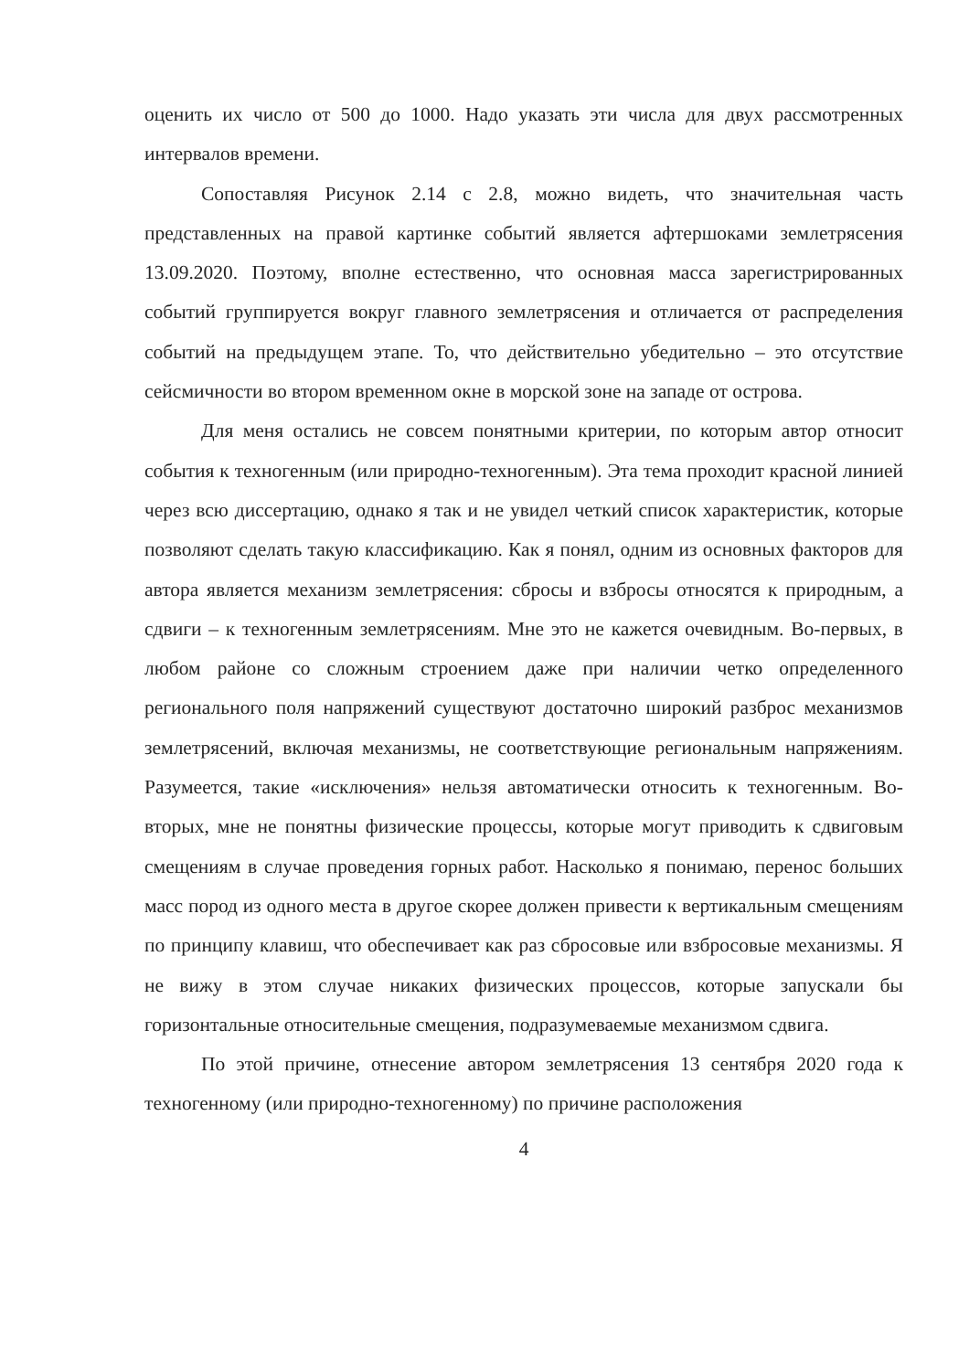оценить их число от 500 до 1000. Надо указать эти числа для двух рассмотренных интервалов времени.
Сопоставляя Рисунок 2.14 с 2.8, можно видеть, что значительная часть представленных на правой картинке событий является афтершоками землетрясения 13.09.2020. Поэтому, вполне естественно, что основная масса зарегистрированных событий группируется вокруг главного землетрясения и отличается от распределения событий на предыдущем этапе. То, что действительно убедительно – это отсутствие сейсмичности во втором временном окне в морской зоне на западе от острова.
Для меня остались не совсем понятными критерии, по которым автор относит события к техногенным (или природно-техногенным). Эта тема проходит красной линией через всю диссертацию, однако я так и не увидел четкий список характеристик, которые позволяют сделать такую классификацию. Как я понял, одним из основных факторов для автора является механизм землетрясения: сбросы и взбросы относятся к природным, а сдвиги – к техногенным землетрясениям. Мне это не кажется очевидным. Во-первых, в любом районе со сложным строением даже при наличии четко определенного регионального поля напряжений существуют достаточно широкий разброс механизмов землетрясений, включая механизмы, не соответствующие региональным напряжениям. Разумеется, такие «исключения» нельзя автоматически относить к техногенным. Во-вторых, мне не понятны физические процессы, которые могут приводить к сдвиговым смещениям в случае проведения горных работ. Насколько я понимаю, перенос больших масс пород из одного места в другое скорее должен привести к вертикальным смещениям по принципу клавиш, что обеспечивает как раз сбросовые или взбросовые механизмы. Я не вижу в этом случае никаких физических процессов, которые запускали бы горизонтальные относительные смещения, подразумеваемые механизмом сдвига.
По этой причине, отнесение автором землетрясения 13 сентября 2020 года к техногенному (или природно-техногенному) по причине расположения
4